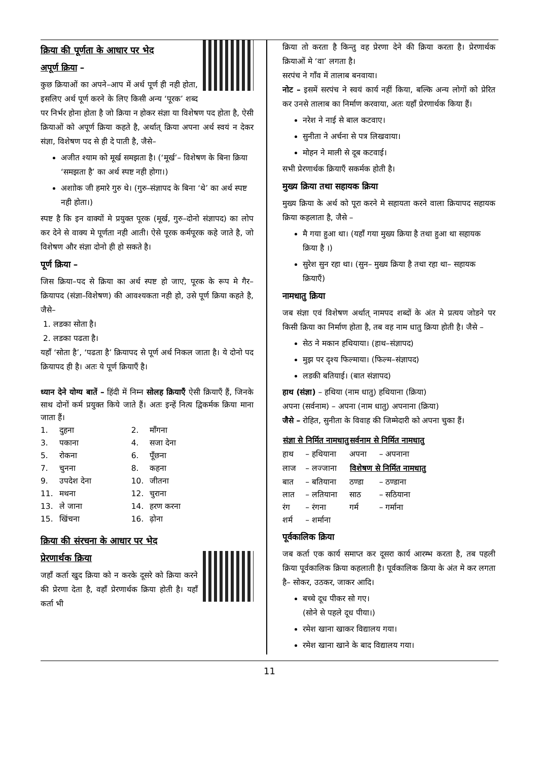क्रिया की पूर्णता के आधार पर भेद
अपूर्ण क्रिया –
कुछ क्रियाओं का अपने–आप में अर्थ पूर्ण ही नही होता, इसलिए अर्थ पूर्ण करने के लिए किसी अन्य ‘पूरक’ शब्द पर निर्भर होना होता है जो क्रिया न होकर संज्ञा या विशेषण पद होता है, ऐसी क्रियाओं को अपूर्ण क्रिया कहते है, अर्थात् क्रिया अपना अर्थ स्वयं न देकर संज्ञा, विशेषण पद से ही दे पाती है, जैसे–
अजीत श्याम को मूर्ख समझता है। (‘मूर्ख’– विशेषण के बिना क्रिया ‘समझता है’ का अर्थ स्पष्ट नही होगा।)
अशाोक जी हमारे गुरु थे। (गुरु–संज्ञापद के बिना ‘थे’ का अर्थ स्पष्ट नही होता।)
स्पष्ट है कि इन वाक्यों मे प्रयुक्त पूरक (मूर्ख, गुरु–दोनो संज्ञापद) का लोप कर देने से वाक्य मे पूर्णता नही आती। ऐसे पूरक कर्मपूरक कहे जाते है, जो विशेषण और संज्ञा दोनो ही हो सकते है।
पूर्ण क्रिया –
जिस क्रिया–पद से क्रिया का अर्थ स्पष्ट हो जाए, पूरक के रूप मे गैर–क्रियापद (संज्ञा–विशेषण) की आवश्यकता नही हो, उसे पूर्ण क्रिया कहते है, जैसे–
1. लडका सोता है।
2. लडका पढता है।
यहाँ ‘सोता है’, ‘पढता है’ क्रियापद से पूर्ण अर्थ निकल जाता है। ये दोनो पद क्रियापद ही है। अतः ये पूर्ण क्रियाएँ है।
ध्यान देने योग्य बातें – हिंदी में निम्न सोलह क्रियाएँ ऐसी क्रियाएँ हैं, जिनके साथ दोनों कर्म प्रयुक्त किये जाते हैं। अतः इन्हें नित्य द्विकर्मक क्रिया माना जाता हैं।
| 1. | दुहना | 2. | माँगना |
| 3. | पकाना | 4. | सजा देना |
| 5. | रोकना | 6. | पूँछना |
| 7. | चुनना | 8. | कहना |
| 9. | उपदेश देना | 10. | जीतना |
| 11. | मथना | 12. | चुराना |
| 13. | ले जाना | 14. | हरण करना |
| 15. | खिंचना | 16. | ढ़ोना |
क्रिया की संरचना के आधार पर भेद
प्रेरणार्थक क्रिया
जहाँ कर्ता खुद क्रिया को न करके दूसरे को क्रिया करने की प्रेरणा देता है, वहाँ प्रेरणार्थक क्रिया होती है। यहाँ कर्ता भी
क्रिया तो करता है किन्तु वह प्रेरणा देने की क्रिया करता है। प्रेरणार्थक क्रियाओं मे ‘वा’ लगता है।
सरपंच ने गाँव में तालाब बनवाया।
नोट – इसमें सरपंच ने स्वयं कार्य नहीं किया, बल्कि अन्य लोगों को प्रेरित कर उनसे तालाब का निर्माण करवाया, अतः यहाँ प्रेरणार्थक किया हैं।
नरेश ने नाई से बाल कटवाए।
सुनीता ने अर्चना से पत्र लिखवाया।
मोहन ने माली से दूब कटवाई।
सभी प्रेरणार्थक क्रियाएँ सकर्मक होती है।
मुख्य क्रिया तथा सहायक क्रिया
मुख्य क्रिया के अर्थ को पूरा करने मे सहायता करने वाला क्रियापद सहायक क्रिया कहलाता है, जैसे –
मै गया हुआ था। (यहाँ गया मुख्य क्रिया है तथा हुआ था सहायक क्रिया है ।)
सुरेश सुन रहा था। (सुन– मुख्य क्रिया है तथा रहा था– सहायक क्रियाएँ)
नामधातु क्रिया
जब संज्ञा एवं विशेषण अर्थात् नामपद शब्दों के अंत मे प्रत्यय जोडने पर किसी क्रिया का निर्माण होता है, तब वह नाम धातु क्रिया होती है। जैसे –
सेठ ने मकान हथियाया। (हाथ–संज्ञापद)
मुझ पर दृश्य फिल्माया। (फिल्म–संज्ञापद)
लडकी बतियाई। (बात संज्ञापद)
हाथ (संज्ञा) – हथिया (नाम धातु) हथियाना (क्रिया)
अपना (सर्वनाम) – अपना (नाम धातु) अपनाना (क्रिया)
जैसे – रोहित, सुनीता के विवाह की जिम्मेदारी को अपना चुका हैं।
| संज्ञा से निर्मित नामधातु | | सर्वनाम से निर्मित नामधातु | |
| --- | --- | --- | --- |
| हाथ | – हथियाना | अपना | – अपनाना |
| लाज | – लज्जाना | विशेषण से निर्मित नामधातु | |
| बात | – बतियाना | ठण्डा | – ठण्डाना |
| लात | – लतियाना | साठ | – सठियाना |
| रंग | – रंगना | गर्म | – गर्माना |
| शर्म | – शर्माना | | |
पूर्वकालिक क्रिया
जब कर्ता एक कार्य समाप्त कर दूसरा कार्य आरम्भ करता है, तब पहली क्रिया पूर्वकालिक क्रिया कहलाती है। पूर्वकालिक क्रिया के अंत मे कर लगता है– सोकर, उठकर, जाकर आदि।
बच्चे दूध पीकर सो गए।
(सोने से पहले दूध पीया।)
रमेश खाना खाकर विद्यालय गया।
रमेश खाना खाने के बाद विद्यालय गया।
11